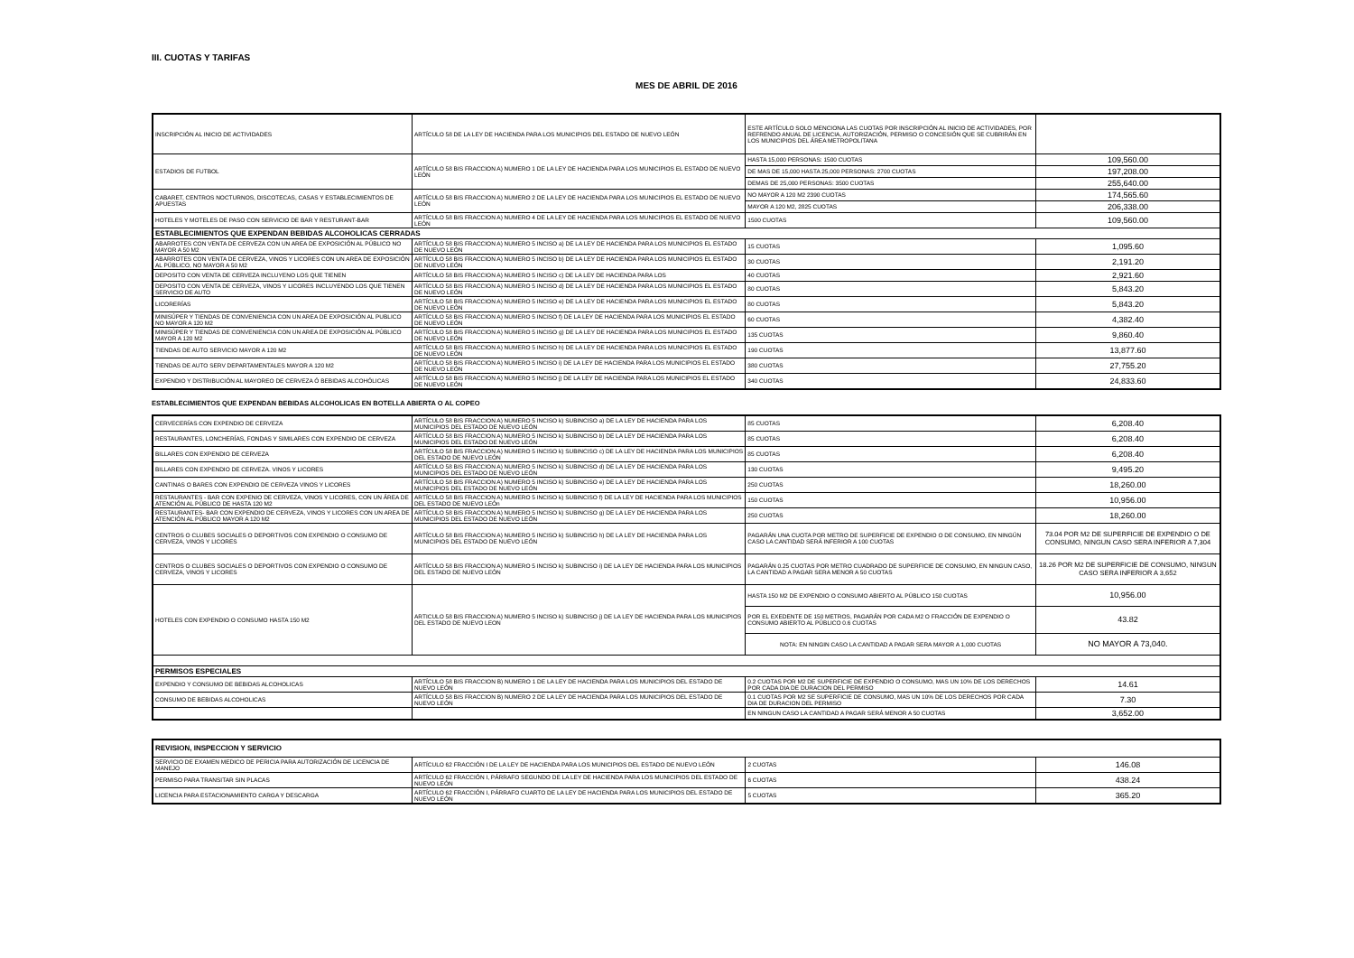III. CUOTAS Y TARIFAS
MES DE ABRIL DE 2016
| INSCRIPCIÓN AL INICIO DE ACTIVIDADES | ARTÍCULO 58 DE LA LEY DE HACIENDA PARA LOS MUNICIPIOS DEL ESTADO DE NUEVO LEÓN | ESTE ARTÍCULO SOLO MENCIONA LAS CUOTAS POR INSCRIPCIÓN AL INICIO DE ACTIVIDADES, POR REFRENDO ANUAL DE LICENCIA, AUTORIZACIÓN, PERMISO O CONCESIÓN QUE SE CUBRIRÁN EN LOS MUNICIPIOS DEL ÁREA METROPOLITANA | |
| ESTADIOS DE FUTBOL | ARTÍCULO 58 BIS FRACCION A) NUMERO 1 DE LA LEY DE HACIENDA PARA LOS MUNICIPIOS EL ESTADO DE NUEVO LEÓN | HASTA 15,000 PERSONAS: 1500 CUOTAS | 109,560.00 |
| | | DE MAS DE 15,000 HASTA 25,000 PERSONAS: 2700 CUOTAS | 197,208.00 |
| | | DEMAS DE 25,000 PERSONAS: 3500 CUOTAS | 255,640.00 |
| CABARET, CENTROS NOCTURNOS, DISCOTECAS, CASAS Y ESTABLECIMIENTOS DE APUESTAS | ARTÍCULO 58 BIS FRACCION A) NUMERO 2 DE LA LEY DE HACIENDA PARA LOS MUNICIPIOS EL ESTADO DE NUEVO LEÓN | NO MAYOR A 120 M2 2390 CUOTAS | 174,565.60 |
| | | MAYOR A 120 M2, 2825 CUOTAS | 206,338.00 |
| HOTELES Y MOTELES DE PASO CON SERVICIO DE BAR Y RESTURANT-BAR | ARTÍCULO 58 BIS FRACCION A) NUMERO 4 DE LA LEY DE HACIENDA PARA LOS MUNICIPIOS EL ESTADO DE NUEVO LEÓN | 1500 CUOTAS | 109,560.00 |
| ESTABLECIMIENTOS QUE EXPENDAN BEBIDAS ALCOHOLICAS CERRADAS | | | |
| ABARROTES CON VENTA DE CERVEZA CON UN AREA DE EXPOSICIÓN AL PÚBLICO NO MAYOR A 50 M2 | ARTÍCULO 58 BIS FRACCION A) NUMERO 5 INCISO a) DE LA LEY DE HACIENDA PARA LOS MUNICIPIOS EL ESTADO DE NUEVO LEÓN | 15 CUOTAS | 1,095.60 |
| ABARROTES CON VENTA DE CERVEZA, VINOS Y LICORES CON UN AREA DE EXPOSICIÓN AL PÚBLICO, NO MAYOR A 50 M2 | ARTÍCULO 58 BIS FRACCION A) NUMERO 5 INCISO b) DE LA LEY DE HACIENDA PARA LOS MUNICIPIOS EL ESTADO DE NUEVO LEÓN | 30 CUOTAS | 2,191.20 |
| DEPOSITO CON VENTA DE CERVEZA INCLUYENO LOS QUE TIENEN | ARTÍCULO 58 BIS FRACCION A) NUMERO 5 INCISO c) DE LA LEY DE HACIENDA PARA LOS | 40 CUOTAS | 2,921.60 |
| DEPOSITO CON VENTA DE CERVEZA, VINOS Y LICORES INCLUYENDO LOS QUE TIENEN SERVICIO DE AUTO | ARTÍCULO 58 BIS FRACCION A) NUMERO 5 INCISO d) DE LA LEY DE HACIENDA PARA LOS MUNICIPIOS EL ESTADO DE NUEVO LEÓN | 80 CUOTAS | 5,843.20 |
| LICORERÍAS | ARTÍCULO 58 BIS FRACCION A) NUMERO 5 INCISO e) DE LA LEY DE HACIENDA PARA LOS MUNICIPIOS EL ESTADO DE NUEVO LEÓN | 80 CUOTAS | 5,843.20 |
| MINISÚPER Y TIENDAS DE CONVENIENCIA CON UN AREA DE EXPOSICIÓN AL PUBLICO NO MAYOR A 120 M2 | ARTÍCULO 58 BIS FRACCION A) NUMERO 5 INCISO f) DE LA LEY DE HACIENDA PARA LOS MUNICIPIOS EL ESTADO DE NUEVO LEÓN | 60 CUOTAS | 4,382.40 |
| MINISÚPER Y TIENDAS DE CONVENIENCIA CON UN AREA DE EXPOSICIÓN AL PÚBLICO MAYOR A 120 M2 | ARTÍCULO 58 BIS FRACCION A) NUMERO 5 INCISO g) DE LA LEY DE HACIENDA PARA LOS MUNICIPIOS EL ESTADO DE NUEVO LEÓN | 135 CUOTAS | 9,860.40 |
| TIENDAS DE AUTO SERVICIO MAYOR A 120 M2 | ARTÍCULO 58 BIS FRACCION A) NUMERO 5 INCISO h) DE LA LEY DE HACIENDA PARA LOS MUNICIPIOS EL ESTADO DE NUEVO LEÓN | 190 CUOTAS | 13,877.60 |
| TIENDAS DE AUTO SERV DEPARTAMENTALES MAYOR A 120 M2 | ARTÍCULO 58 BIS FRACCION A) NUMERO 5 INCISO i) DE LA LEY DE HACIENDA PARA LOS MUNICIPIOS EL ESTADO DE NUEVO LEÓN | 380 CUOTAS | 27,755.20 |
| EXPENDIO Y DISTRIBUCIÓN AL MAYOREO DE CERVEZA Ó BEBIDAS ALCOHÓLICAS | ARTÍCULO 58 BIS FRACCION A) NUMERO 5 INCISO j) DE LA LEY DE HACIENDA PARA LOS MUNICIPIOS EL ESTADO DE NUEVO LEÓN | 340 CUOTAS | 24,833.60 |
ESTABLECIMIENTOS QUE EXPENDAN BEBIDAS ALCOHOLICAS EN BOTELLA ABIERTA O AL COPEO
| CERVECERÍAS CON EXPENDIO DE CERVEZA | ARTÍCULO 58 BIS FRACCION A) NUMERO 5 INCISO k) SUBINCISO a) DE LA LEY DE HACIENDA PARA LOS MUNICIPIOS DEL ESTADO DE NUEVO LEÓN | 85 CUOTAS | 6,208.40 |
| RESTAURANTES, LONCHERÍAS, FONDAS Y SIMILARES CON EXPENDIO DE CERVEZA | ARTÍCULO 58 BIS FRACCION A) NUMERO 5 INCISO k) SUBINCISO b) DE LA LEY DE HACIENDA PARA LOS MUNICIPIOS DEL ESTADO DE NUEVO LEÓN | 85 CUOTAS | 6,208.40 |
| BILLARES CON EXPENDIO DE CERVEZA | ARTÍCULO 58 BIS FRACCION A) NUMERO 5 INCISO k) SUBINCISO c) DE LA LEY DE HACIENDA PARA LOS MUNICIPIOS DEL ESTADO DE NUEVO LEÓN | 85 CUOTAS | 6,208.40 |
| BILLARES CON EXPENDIO DE CERVEZA. VINOS Y LICORES | ARTÍCULO 58 BIS FRACCION A) NUMERO 5 INCISO k) SUBINCISO d) DE LA LEY DE HACIENDA PARA LOS MUNICIPIOS DEL ESTADO DE NUEVO LEÓN | 130 CUOTAS | 9,495.20 |
| CANTINAS O BARES CON EXPENDIO DE CERVEZA VINOS Y LICORES | ARTÍCULO 58 BIS FRACCION A) NUMERO 5 INCISO k) SUBINCISO e) DE LA LEY DE HACIENDA PARA LOS MUNICIPIOS DEL ESTADO DE NUEVO LEÓN | 250 CUOTAS | 18,260.00 |
| RESTAURANTES - BAR CON EXPENIO DE CERVEZA, VINOS Y LICORES, CON UN ÁREA DE ATENCIÓN AL PÚBLICO DE HASTA 120 M2 | ARTÍCULO 58 BIS FRACCION A) NUMERO 5 INCISO k) SUBINCISO f) DE LA LEY DE HACIENDA PARA LOS MUNICIPIOS DEL ESTADO DE NUEVO LEÓn | 150 CUOTAS | 10,956.00 |
| RESTAURANTES- BAR CON EXPENDIO DE CERVEZA, VINOS Y LICORES CON UN AREA DE ATENCIÓN AL PÚBLICO MAYOR A 120 M2 | ARTÍCULO 58 BIS FRACCION A) NUMERO 5 INCISO k) SUBINCISO g) DE LA LEY DE HACIENDA PARA LOS MUNICIPIOS DEL ESTADO DE NUEVO LEÓN | 250 CUOTAS | 18,260.00 |
| CENTROS O CLUBES SOCIALES O DEPORTIVOS CON EXPENDIO O CONSUMO DE CERVEZA, VINOS Y LICORES | ARTÍCULO 58 BIS FRACCION A) NUMERO 5 INCISO k) SUBINCISO h) DE LA LEY DE HACIENDA PARA LOS MUNICIPIOS DEL ESTADO DE NUEVO LEÓN | PAGARÁN UNA CUOTA POR METRO DE SUPERFICIE DE EXPENDIO O DE CONSUMO, EN NINGÚN CASO LA CANTIDAD SERÁ INFERIOR A 100 CUOTAS | 73.04 POR M2 DE SUPERFICIE DE EXPENDIO O DE CONSUMO, NINGUN CASO SERA INFERIOR A 7,304 |
| CENTROS O CLUBES SOCIALES O DEPORTIVOS CON EXPENDIO O CONSUMO DE CERVEZA, VINOS Y LICORES | ARTÍCULO 58 BIS FRACCION A) NUMERO 5 INCISO k) SUBINCISO i) DE LA LEY DE HACIENDA PARA LOS MUNICIPIOS DEL ESTADO DE NUEVO LEÓN | PAGARÁN 0.25 CUOTAS POR METRO CUADRADO DE SUPERFICIE DE CONSUMO, EN NINGUN CASO, LA CANTIDAD A PAGAR SERA MENOR A 50 CUOTAS | 18.26 POR M2 DE SUPERFICIE DE CONSUMO, NINGUN CASO SERA INFERIOR A 3,652 |
| HOTELES CON EXPENDIO O CONSUMO HASTA 150 M2 | ARTICULO 58 BIS FRACCION A) NUMERO 5 INCISO k) SUBINCISO j) DE LA LEY DE HACIENDA PARA LOS MUNICIPIOS DEL ESTADO DE NUEVO LEON | HASTA 150 M2 DE EXPENDIO O CONSUMO ABIERTO AL PÚBLICO 150 CUOTAS | 10,956.00 |
| | | POR EL EXEDENTE DE 150 METROS, PAGARÁN POR CADA M2 O FRACCIÓN DE EXPENDIO O CONSUMO ABIERTO AL PÚBLICO 0.6 CUOTAS | 43.82 |
| | | NOTA: EN NINGIN CASO LA CANTIDAD A PAGAR SERA MAYOR A 1,000 CUOTAS | NO MAYOR A 73,040. |
| PERMISOS ESPECIALES | | | |
| EXPENDIO Y CONSUMO DE BEBIDAS ALCOHOLICAS | ARTÍCULO 58 BIS FRACCION B) NUMERO 1 DE LA LEY DE HACIENDA PARA LOS MUNICIPIOS DEL ESTADO DE NUEVO LEÓN | 0.2 CUOTAS POR M2 DE SUPERFICIE DE EXPENDIO O CONSUMO, MAS UN 10% DE LOS DERECHOS POR CADA DIA DE DURACION DEL PERMISO | 14.61 |
| CONSUMO DE BEBIDAS ALCOHOLICAS | ARTÍCULO 58 BIS FRACCION B) NUMERO 2 DE LA LEY DE HACIENDA PARA LOS MUNICIPIOS DEL ESTADO DE NUEVO LEÓN | 0.1 CUOTAS POR M2 SE SUPERFICIE DE CONSUMO, MAS UN 10% DE LOS DERECHOS POR CADA DIA DE DURACION DEL PERMISO | 7.30 |
| | | EN NINGUN CASO LA CANTIDAD A PAGAR SERÁ MENOR A 50 CUOTAS | 3,652.00 |
| REVISION, INSPECCION Y SERVICIO | | | |
| --- | --- | --- | --- |
| SERVICIO DE EXAMEN MEDICO DE PERICIA PARA AUTORIZACIÓN DE LICENCIA DE MANEJO | ARTÍCULO 62 FRACCIÓN I DE LA LEY DE HACIENDA PARA LOS MUNICIPIOS DEL ESTADO DE NUEVO LEÓN | 2 CUOTAS | 146.08 |
| PERMISO PARA TRANSITAR SIN PLACAS | ARTÍCULO 62 FRACCIÓN I, PÁRRAFO SEGUNDO DE LA LEY DE HACIENDA PARA LOS MUNICIPIOS DEL ESTADO DE NUEVO LEÓN | 6 CUOTAS | 438.24 |
| LICENCIA PARA ESTACIONAMIENTO CARGA Y DESCARGA | ARTÍCULO 62 FRACCIÓN I, PÁRRAFO CUARTO DE LA LEY DE HACIENDA PARA LOS MUNICIPIOS DEL ESTADO DE NUEVO LEÓN | 5 CUOTAS | 365.20 |